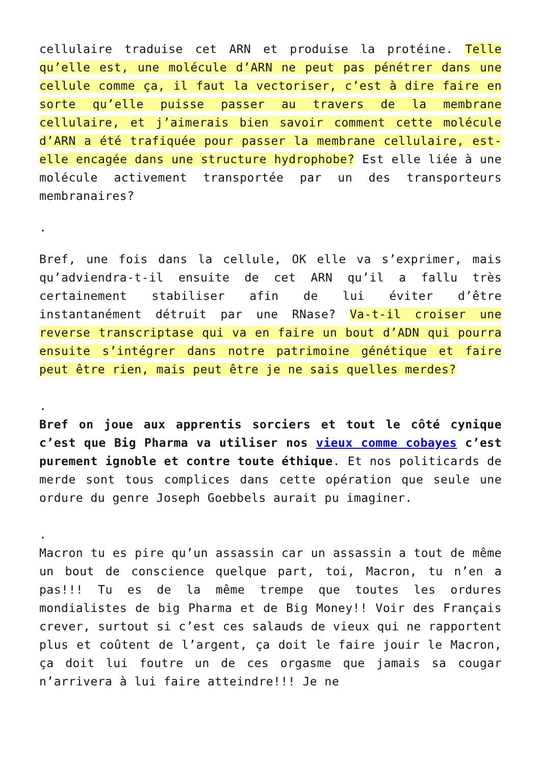cellulaire traduise cet ARN et produise la protéine. Telle qu’elle est, une molécule d’ARN ne peut pas pénétrer dans une cellule comme ça, il faut la vectoriser, c’est à dire faire en sorte qu’elle puisse passer au travers de la membrane cellulaire, et j’aimerais bien savoir comment cette molécule d’ARN a été trafiquée pour passer la membrane cellulaire, est-elle encagée dans une structure hydrophobe? Est elle liée à une molécule activement transportée par un des transporteurs membranaires?
.
Bref, une fois dans la cellule, OK elle va s’exprimer, mais qu’adviendra-t-il ensuite de cet ARN qu’il a fallu très certainement stabiliser afin de lui éviter d’être instantanément détruit par une RNase? Va-t-il croiser une reverse transcriptase qui va en faire un bout d’ADN qui pourra ensuite s’intégrer dans notre patrimoine génétique et faire peut être rien, mais peut être je ne sais quelles merdes?
.
Bref on joue aux apprentis sorciers et tout le côté cynique c’est que Big Pharma va utiliser nos vieux comme cobayes c’est purement ignoble et contre toute éthique. Et nos politicards de merde sont tous complices dans cette opération que seule une ordure du genre Joseph Goebbels aurait pu imaginer.
.
Macron tu es pire qu’un assassin car un assassin a tout de même un bout de conscience quelque part, toi, Macron, tu n’en a pas!!! Tu es de la même trempe que toutes les ordures mondialistes de big Pharma et de Big Money!! Voir des Français crever, surtout si c’est ces salauds de vieux qui ne rapportent plus et coûtent de l’argent, ça doit le faire jouir le Macron, ça doit lui foutre un de ces orgasme que jamais sa cougar n’arrivera à lui faire atteindre!!! Je ne